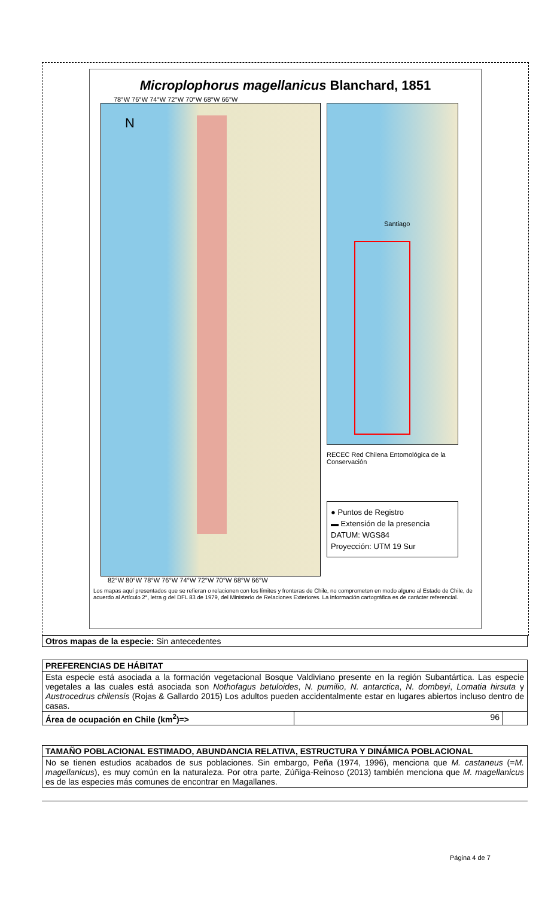Microplophorus magellanicus Blanchard, 1851
78°W 76°W 74°W 72°W 70°W 68°W 66°W
N
Santiago
RECEC Red Chilena Entomológica de la Conservación
● Puntos de Registro
▬ Extensión de la presencia
DATUM: WGS84
Proyección: UTM 19 Sur
82°W 80°W 78°W 76°W 74°W 72°W 70°W 68°W 66°W
Los mapas aquí presentados que se refieran o relacionen con los límites y fronteras de Chile, no comprometen en modo alguno al Estado de Chile, de acuerdo al Artículo 2°, letra g del DFL 83 de 1979, del Ministerio de Relaciones Exteriores. La información cartográfica es de carácter referencial.
| Otros mapas de la especie: Sin antecedentes |
| PREFERENCIAS DE HÁBITAT | | |
| Esta especie está asociada a la formación vegetacional Bosque Valdiviano presente en la región Subantártica. Las especie vegetales a las cuales está asociada son Nothofagus betuloides , N. pumilio , N. antarctica , N. dombeyi , Lomatia hirsuta y Austrocedrus chilensis (Rojas & Gallardo 2015) Los adultos pueden accidentalmente estar en lugares abiertos incluso dentro de casas. | | |
| Área de ocupación en Chile (km<sup>2</sup>)=> | 96 | |
| TAMAÑO POBLACIONAL ESTIMADO, ABUNDANCIA RELATIVA, ESTRUCTURA Y DINÁMICA POBLACIONAL |
| No se tienen estudios acabados de sus poblaciones. Sin embargo, Peña (1974, 1996), menciona que M. castaneus (= M. magellanicus ), es muy común en la naturaleza. Por otra parte, Zúñiga-Reinoso (2013) también menciona que M. magellanicus es de las especies más comunes de encontrar en Magallanes. |
Página 4 de 7